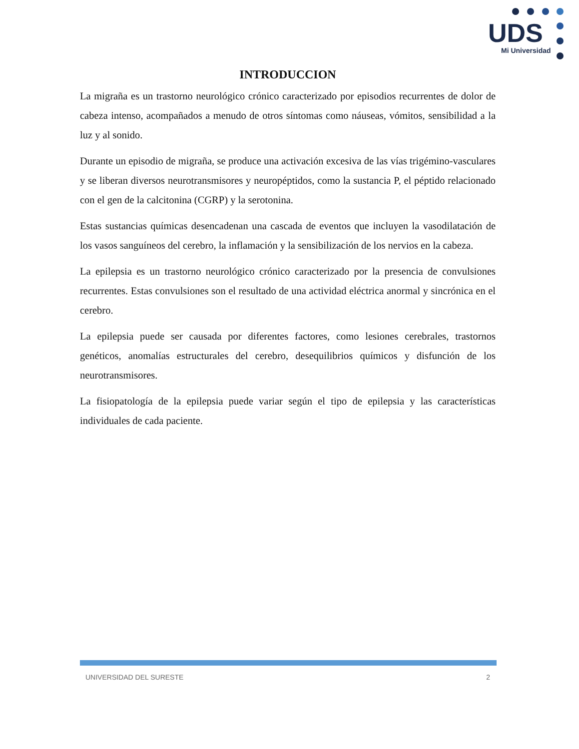UDS
Mi Universidad
INTRODUCCION
La migraña es un trastorno neurológico crónico caracterizado por episodios recurrentes de dolor de cabeza intenso, acompañados a menudo de otros síntomas como náuseas, vómitos, sensibilidad a la luz y al sonido.
Durante un episodio de migraña, se produce una activación excesiva de las vías trigémino-vasculares y se liberan diversos neurotransmisores y neuropéptidos, como la sustancia P, el péptido relacionado con el gen de la calcitonina (CGRP) y la serotonina.
Estas sustancias químicas desencadenan una cascada de eventos que incluyen la vasodilatación de los vasos sanguíneos del cerebro, la inflamación y la sensibilización de los nervios en la cabeza.
La epilepsia es un trastorno neurológico crónico caracterizado por la presencia de convulsiones recurrentes. Estas convulsiones son el resultado de una actividad eléctrica anormal y sincrónica en el cerebro.
La epilepsia puede ser causada por diferentes factores, como lesiones cerebrales, trastornos genéticos, anomalías estructurales del cerebro, desequilibrios químicos y disfunción de los neurotransmisores.
La fisiopatología de la epilepsia puede variar según el tipo de epilepsia y las características individuales de cada paciente.
UNIVERSIDAD DEL SURESTE 2